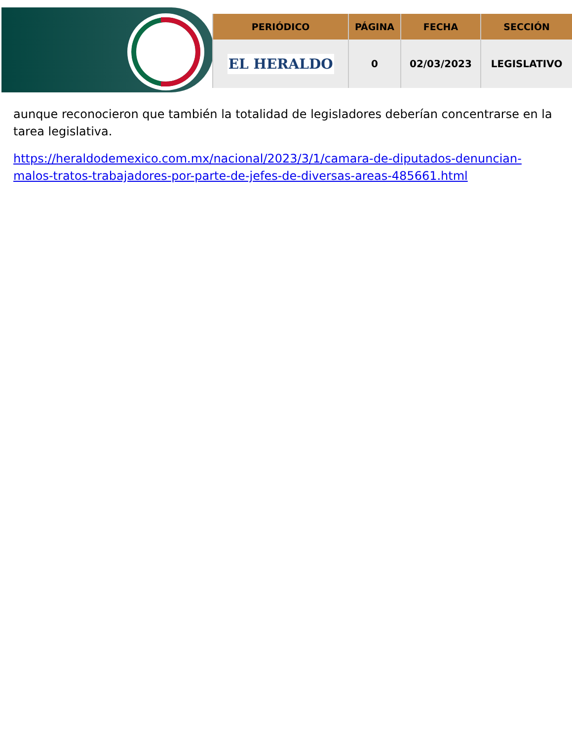| PERIÓDICO | PÁGINA | FECHA | SECCIÓN |
| --- | --- | --- | --- |
| EL HERALDO | 0 | 02/03/2023 | LEGISLATIVO |
aunque reconocieron que también la totalidad de legisladores deberían concentrarse en la tarea legislativa.
https://heraldodemexico.com.mx/nacional/2023/3/1/camara-de-diputados-denuncian-malos-tratos-trabajadores-por-parte-de-jefes-de-diversas-areas-485661.html